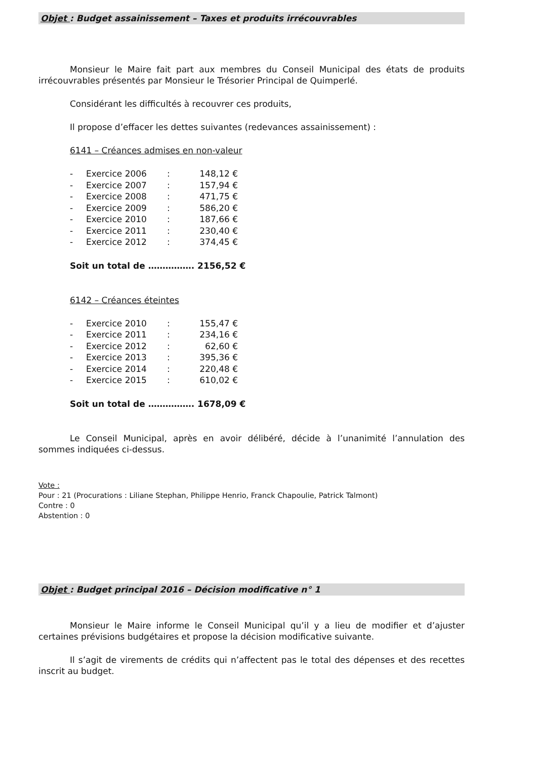Objet : Budget assainissement – Taxes et produits irrécouvrables
Monsieur le Maire fait part aux membres du Conseil Municipal des états de produits irrécouvrables présentés par Monsieur le Trésorier Principal de Quimperlé.
Considérant les difficultés à recouvrer ces produits,
Il propose d’effacer les dettes suivantes (redevances assainissement) :
6141 – Créances admises en non-valeur
| - | Exercice 2006 | : | 148,12 € |
| - | Exercice 2007 | : | 157,94 € |
| - | Exercice 2008 | : | 471,75 € |
| - | Exercice 2009 | : | 586,20 € |
| - | Exercice 2010 | : | 187,66 € |
| - | Exercice 2011 | : | 230,40 € |
| - | Exercice 2012 | : | 374,45 € |
Soit un total de ……………. 2156,52 €
6142 – Créances éteintes
| - | Exercice 2010 | : | 155,47 € |
| - | Exercice 2011 | : | 234,16 € |
| - | Exercice 2012 | : | 62,60 € |
| - | Exercice 2013 | : | 395,36 € |
| - | Exercice 2014 | : | 220,48 € |
| - | Exercice 2015 | : | 610,02 € |
Soit un total de ……………. 1678,09 €
Le Conseil Municipal, après en avoir délibéré, décide à l’unanimité l’annulation des sommes indiquées ci-dessus.
Vote :
Pour : 21 (Procurations : Liliane Stephan, Philippe Henrio, Franck Chapoulie, Patrick Talmont)
Contre : 0
Abstention : 0
Objet : Budget principal 2016 – Décision modificative n° 1
Monsieur le Maire informe le Conseil Municipal qu’il y a lieu de modifier et d’ajuster certaines prévisions budgétaires et propose la décision modificative suivante.
Il s’agit de virements de crédits qui n’affectent pas le total des dépenses et des recettes inscrit au budget.